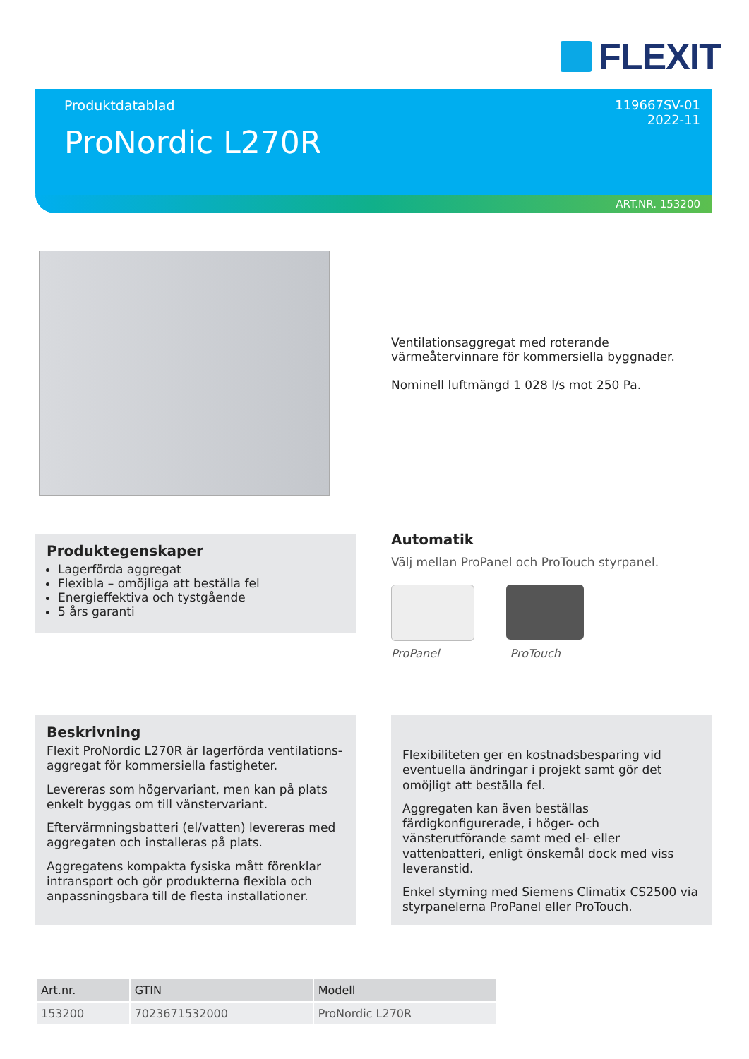FLEXIT
Produktdatablad
119667SV-01
2022-11
ProNordic L270R
ART.NR. 153200
Ventilationsaggregat med roterande värmeåtervinnare för kommersiella byggnader.
Nominell luftmängd 1 028 l/s mot 250 Pa.
Produktegenskaper
Lagerförda aggregat
Flexibla – omöjliga att beställa fel
Energieffektiva och tystgående
5 års garanti
Automatik
Välj mellan ProPanel och ProTouch styrpanel.
ProPanel ProTouch
Beskrivning
Flexit ProNordic L270R är lagerförda ventilations-aggregat för kommersiella fastigheter.
Levereras som högervariant, men kan på plats enkelt byggas om till vänstervariant.
Eftervärmningsbatteri (el/vatten) levereras med aggregaten och installeras på plats.
Aggregatens kompakta fysiska mått förenklar intransport och gör produkterna flexibla och anpassningsbara till de flesta installationer.
Flexibiliteten ger en kostnadsbesparing vid eventuella ändringar i projekt samt gör det omöjligt att beställa fel.
Aggregaten kan även beställas färdigkonfigurerade, i höger- och vänsterutförande samt med el- eller vattenbatteri, enligt önskemål dock med viss leveranstid.
Enkel styrning med Siemens Climatix CS2500 via styrpanelerna ProPanel eller ProTouch.
| Art.nr. | GTIN | Modell |
| --- | --- | --- |
| 153200 | 7023671532000 | ProNordic L270R |